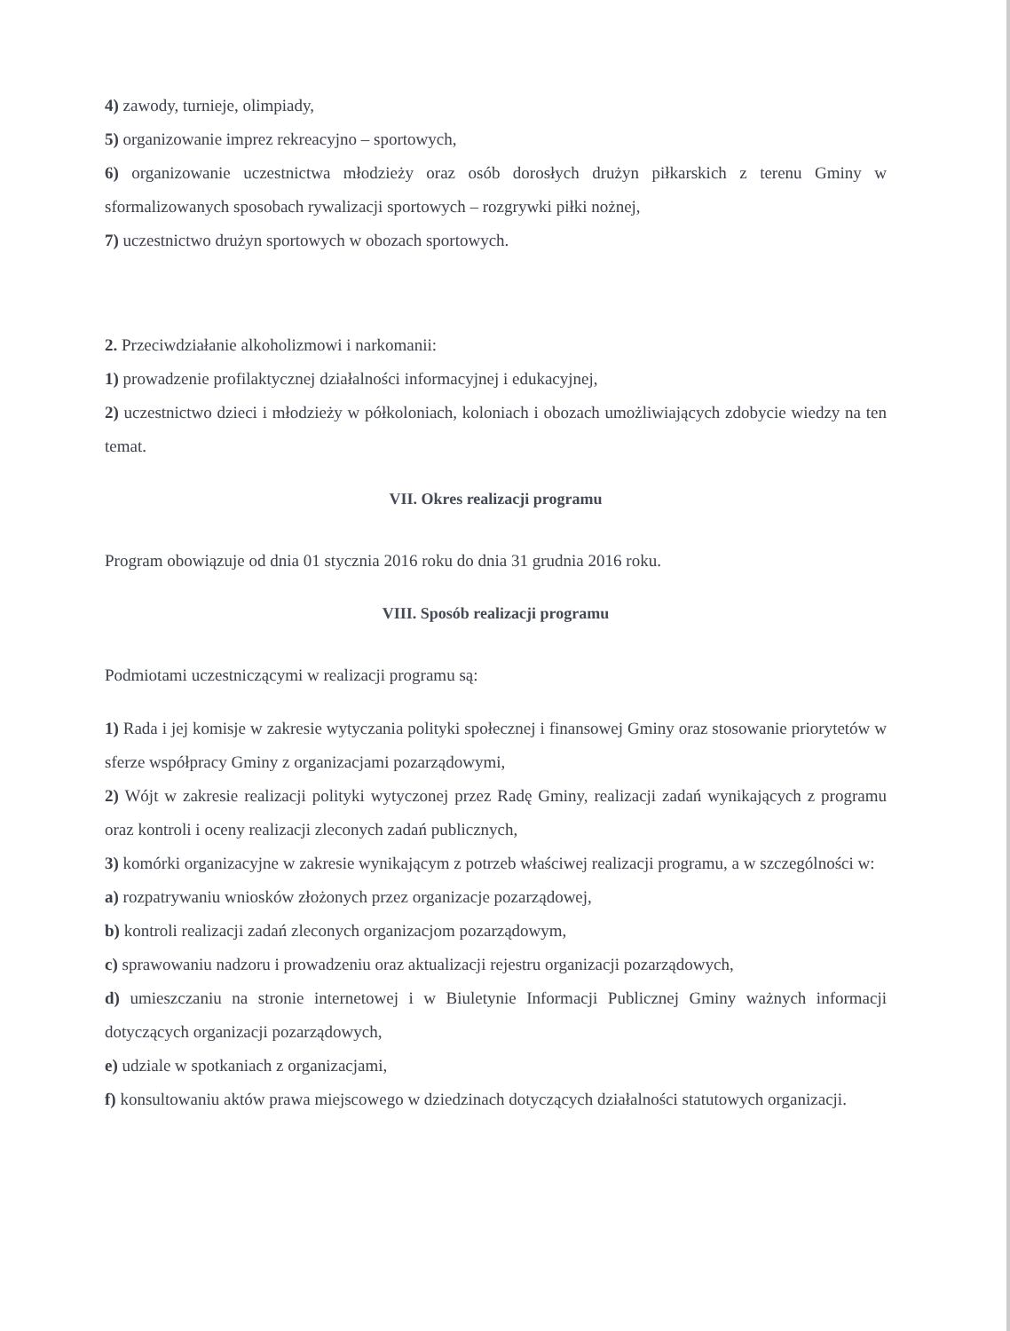4) zawody, turnieje, olimpiady,
5) organizowanie imprez rekreacyjno – sportowych,
6) organizowanie uczestnictwa młodzieży oraz osób dorosłych drużyn piłkarskich z terenu Gminy w sformalizowanych sposobach rywalizacji sportowych – rozgrywki piłki nożnej,
7) uczestnictwo drużyn sportowych w obozach sportowych.
2. Przeciwdziałanie alkoholizmowi i narkomanii:
1) prowadzenie profilaktycznej działalności informacyjnej i edukacyjnej,
2) uczestnictwo dzieci i młodzieży w półkoloniach, koloniach i obozach umożliwiających zdobycie wiedzy na ten temat.
VII. Okres realizacji programu
Program obowiązuje od dnia 01 stycznia 2016 roku do dnia 31 grudnia 2016 roku.
VIII. Sposób realizacji programu
Podmiotami uczestniczącymi w realizacji programu są:
1) Rada i jej komisje w zakresie wytyczania polityki społecznej i finansowej Gminy oraz stosowanie priorytetów w sferze współpracy Gminy z organizacjami pozarządowymi,
2) Wójt w zakresie realizacji polityki wytyczonej przez Radę Gminy, realizacji zadań wynikających z programu oraz kontroli i oceny realizacji zleconych zadań publicznych,
3) komórki organizacyjne w zakresie wynikającym z potrzeb właściwej realizacji programu, a w szczególności w:
a) rozpatrywaniu wniosków złożonych przez organizacje pozarządowej,
b) kontroli realizacji zadań zleconych organizacjom pozarządowym,
c) sprawowaniu nadzoru i prowadzeniu oraz aktualizacji rejestru organizacji pozarządowych,
d) umieszczaniu na stronie internetowej i w Biuletynie Informacji Publicznej Gminy ważnych informacji dotyczących organizacji pozarządowych,
e) udziale w spotkaniach z organizacjami,
f) konsultowaniu aktów prawa miejscowego w dziedzinach dotyczących działalności statutowych organizacji.